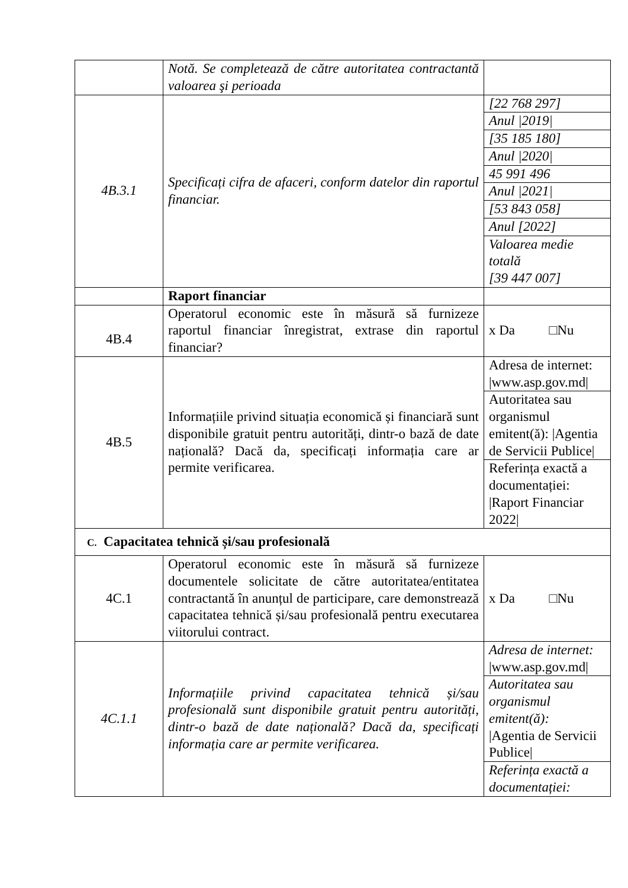| | Notă. Se completează de către autoritatea contractantă valoarea şi perioada | |
| 4B.3.1 | Specificați cifra de afaceri, conform datelor din raportul financiar. | [22 768 297] |
| | | Anul /2019/ |
| | | [35 185 180] |
| | | Anul /2020/ |
| | | 45 991 496 |
| | | Anul /2021/ |
| | | [53 843 058] |
| | | Anul [2022] |
| | | Valoarea medie totală [39 447 007] |
| | Raport financiar | |
| 4B.4 | Operatorul economic este în măsură să furnizeze raportul financiar înregistrat, extrase din raportul financiar? | x Da □Nu |
| 4B.5 | Informațiile privind situația economică și financiară sunt disponibile gratuit pentru autorități, dintr-o bază de date națională? Dacă da, specificați informația care ar permite verificarea. | Adresa de internet: /www.asp.gov.md/ |
| | | Autoritatea sau organismul emitent(ă): /Agentia de Servicii Publice/ |
| | | Referința exactă a documentației: /Raport Financiar 2022/ |
| C. Capacitatea tehnică și/sau profesională | | |
| 4C.1 | Operatorul economic este în măsură să furnizeze documentele solicitate de către autoritatea/entitatea contractantă în anunțul de participare, care demonstrează capacitatea tehnică și/sau profesională pentru executarea viitorului contract. | x Da □Nu |
| 4C.1.1 | Informațiile privind capacitatea tehnică și/sau profesională sunt disponibile gratuit pentru autorități, dintr-o bază de date națională? Dacă da, specificați informația care ar permite verificarea. | Adresa de internet: /www.asp.gov.md/ |
| | | Autoritatea sau organismul emitent(ă): /Agentia de Servicii Publice/ |
| | | Referința exactă a documentației: |